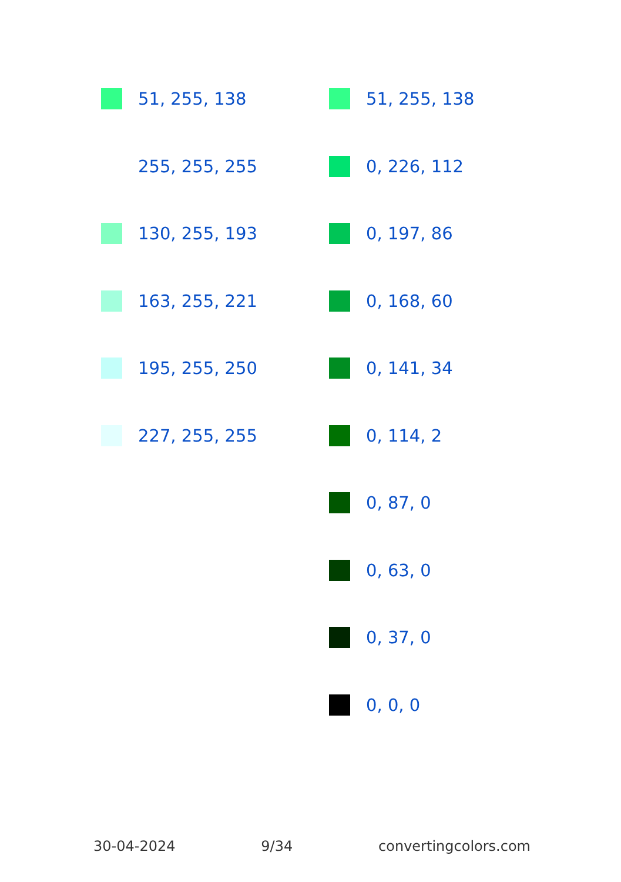51, 255, 138
255, 255, 255
130, 255, 193
163, 255, 221
195, 255, 250
227, 255, 255
51, 255, 138
0, 226, 112
0, 197, 86
0, 168, 60
0, 141, 34
0, 114, 2
0, 87, 0
0, 63, 0
0, 37, 0
0, 0, 0
30-04-2024 9/34 convertingcolors.com